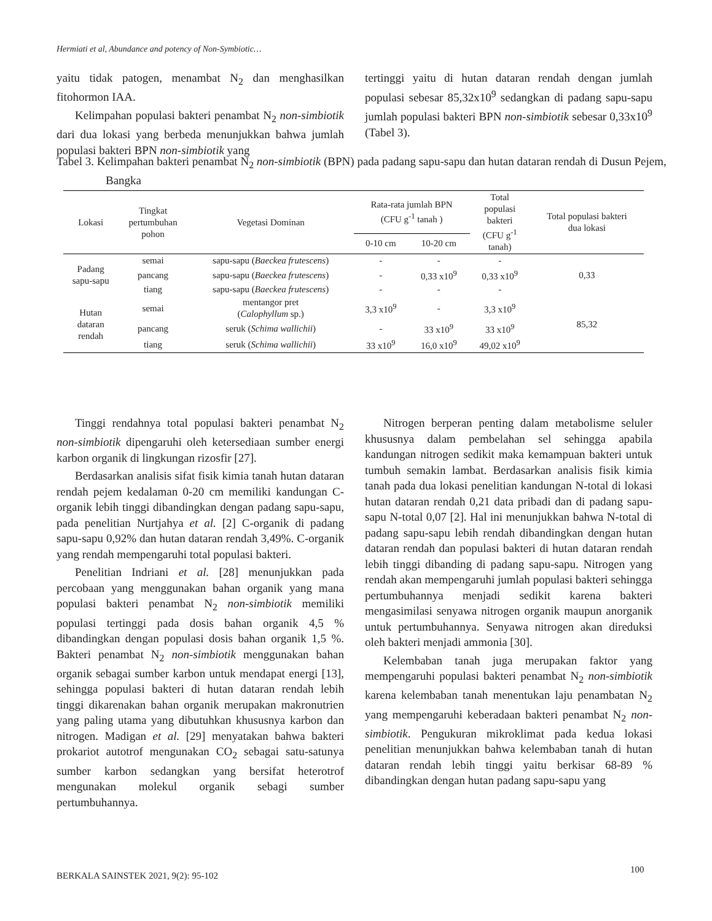Hermiati et al, Abundance and potency of Non-Symbiotic…
yaitu tidak patogen, menambat N<sub>2</sub> dan menghasilkan fitohormon IAA.
Kelimpahan populasi bakteri penambat N<sub>2</sub> non-simbiotik dari dua lokasi yang berbeda menunjukkan bahwa jumlah populasi bakteri BPN non-simbiotik yang
tertinggi yaitu di hutan dataran rendah dengan jumlah populasi sebesar 85,32x10<sup>9</sup> sedangkan di padang sapu-sapu jumlah populasi bakteri BPN non-simbiotik sebesar 0,33x10<sup>9</sup> (Tabel 3).
Tabel 3. Kelimpahan bakteri penambat N<sub>2</sub> non-simbiotik (BPN) pada padang sapu-sapu dan hutan dataran rendah di Dusun Pejem, Bangka
| Lokasi | Tingkat pertumbuhan pohon | Vegetasi Dominan | Rata-rata jumlah BPN (CFU g<sup>-1</sup> tanah ) | | Total populasi bakteri (CFU g<sup>-1</sup> tanah) | Total populasi bakteri dua lokasi |
| --- | --- | --- | --- | --- | --- | --- |
| | | | 0-10 cm | 10-20 cm | | |
| Padang sapu-sapu | semai | sapu-sapu ( Baeckea frutescens ) | - | - | - | 0,33 |
| | pancang | sapu-sapu ( Baeckea frutescens ) | - | 0,33 x10<sup>9</sup> | 0,33 x10<sup>9</sup> | |
| | tiang | sapu-sapu ( Baeckea frutescens ) | - | - | - | |
| Hutan dataran rendah | semai | mentangor pret ( Calophyllum sp.) | 3,3 x10<sup>9</sup> | - | 3,3 x10<sup>9</sup> | 85,32 |
| | pancang | seruk ( Schima wallichii ) | - | 33 x10<sup>9</sup> | 33 x10<sup>9</sup> | |
| | tiang | seruk ( Schima wallichii ) | 33 x10<sup>9</sup> | 16,0 x10<sup>9</sup> | 49,02 x10<sup>9</sup> | |
Tinggi rendahnya total populasi bakteri penambat N<sub>2</sub> non-simbiotik dipengaruhi oleh ketersediaan sumber energi karbon organik di lingkungan rizosfir [27].
Berdasarkan analisis sifat fisik kimia tanah hutan dataran rendah pejem kedalaman 0-20 cm memiliki kandungan C-organik lebih tinggi dibandingkan dengan padang sapu-sapu, pada penelitian Nurtjahya et al. [2] C-organik di padang sapu-sapu 0,92% dan hutan dataran rendah 3,49%. C-organik yang rendah mempengaruhi total populasi bakteri.
Penelitian Indriani et al. [28] menunjukkan pada percobaan yang menggunakan bahan organik yang mana populasi bakteri penambat N<sub>2</sub> non-simbiotik memiliki populasi tertinggi pada dosis bahan organik 4,5 % dibandingkan dengan populasi dosis bahan organik 1,5 %. Bakteri penambat N<sub>2</sub> non-simbiotik menggunakan bahan organik sebagai sumber karbon untuk mendapat energi [13], sehingga populasi bakteri di hutan dataran rendah lebih tinggi dikarenakan bahan organik merupakan makronutrien yang paling utama yang dibutuhkan khususnya karbon dan nitrogen. Madigan et al. [29] menyatakan bahwa bakteri prokariot autotrof mengunakan CO<sub>2</sub> sebagai satu-satunya sumber karbon sedangkan yang bersifat heterotrof mengunakan molekul organik sebagi sumber pertumbuhannya.
Nitrogen berperan penting dalam metabolisme seluler khususnya dalam pembelahan sel sehingga apabila kandungan nitrogen sedikit maka kemampuan bakteri untuk tumbuh semakin lambat. Berdasarkan analisis fisik kimia tanah pada dua lokasi penelitian kandungan N-total di lokasi hutan dataran rendah 0,21 data pribadi dan di padang sapu-sapu N-total 0,07 [2]. Hal ini menunjukkan bahwa N-total di padang sapu-sapu lebih rendah dibandingkan dengan hutan dataran rendah dan populasi bakteri di hutan dataran rendah lebih tinggi dibanding di padang sapu-sapu. Nitrogen yang rendah akan mempengaruhi jumlah populasi bakteri sehingga pertumbuhannya menjadi sedikit karena bakteri mengasimilasi senyawa nitrogen organik maupun anorganik untuk pertumbuhannya. Senyawa nitrogen akan direduksi oleh bakteri menjadi ammonia [30].
Kelembaban tanah juga merupakan faktor yang mempengaruhi populasi bakteri penambat N<sub>2</sub> non-simbiotik karena kelembaban tanah menentukan laju penambatan N<sub>2</sub> yang mempengaruhi keberadaan bakteri penambat N<sub>2</sub> non-simbiotik. Pengukuran mikroklimat pada kedua lokasi penelitian menunjukkan bahwa kelembaban tanah di hutan dataran rendah lebih tinggi yaitu berkisar 68-89 % dibandingkan dengan hutan padang sapu-sapu yang
BERKALA SAINSTEK 2021, 9(2): 95-102
100